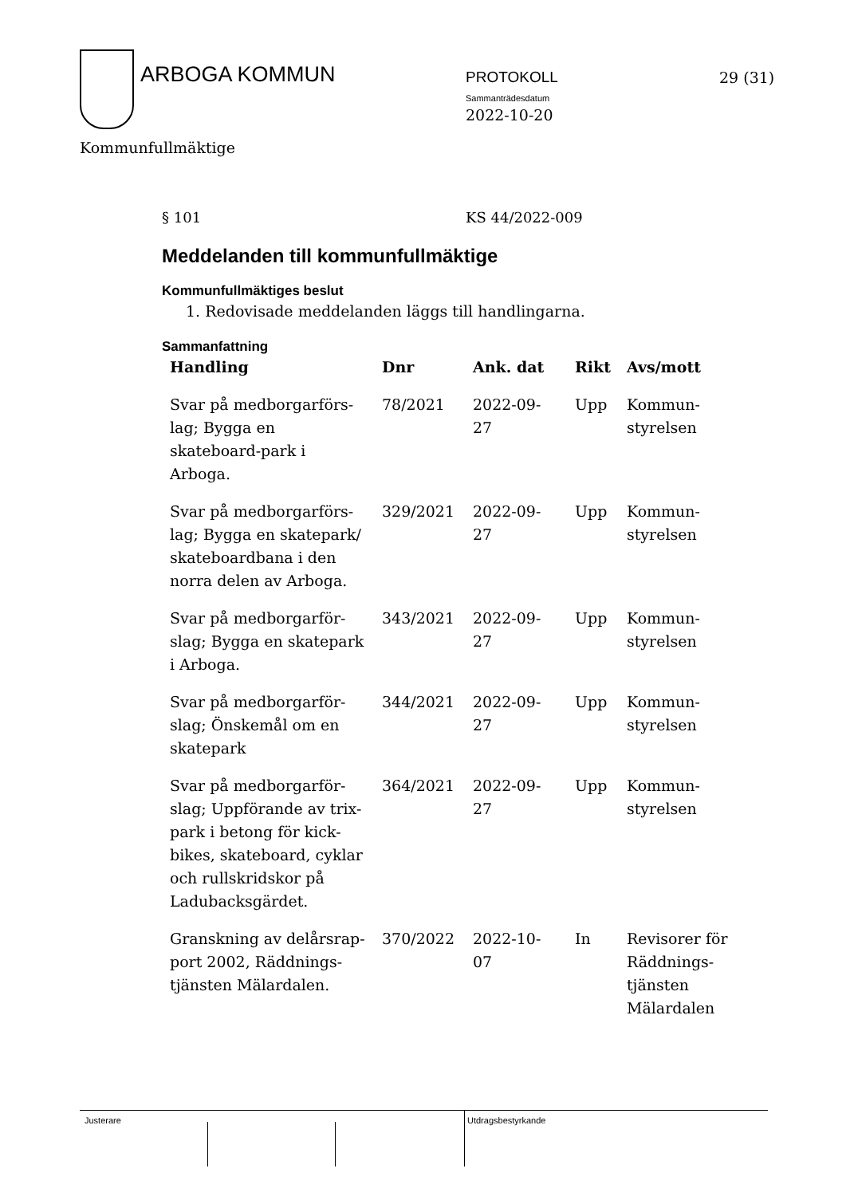ARBOGA KOMMUN PROTOKOLL
Sammanträdesdatum
2022-10-20
29 (31)
Kommunfullmäktige
§ 101 KS 44/2022-009
Meddelanden till kommunfullmäktige
Kommunfullmäktiges beslut
1. Redovisade meddelanden läggs till handlingarna.
Sammanfattning
| Handling | Dnr | Ank. dat | Rikt | Avs/mott |
| --- | --- | --- | --- | --- |
| Svar på medborgarförs-lag; Bygga en skateboard-park i Arboga. | 78/2021 | 2022-09-27 | Upp | Kommun- styrelsen |
| Svar på medborgarförs-lag; Bygga en skatepark/ skateboardbana i den norra delen av Arboga. | 329/2021 | 2022-09-27 | Upp | Kommun- styrelsen |
| Svar på medborgarför-slag; Bygga en skatepark i Arboga. | 343/2021 | 2022-09-27 | Upp | Kommun- styrelsen |
| Svar på medborgarför-slag; Önskemål om en skatepark | 344/2021 | 2022-09-27 | Upp | Kommun- styrelsen |
| Svar på medborgarför-slag; Uppförande av trix-park i betong för kick-bikes, skateboard, cyklar och rullskridskor på Ladubacksgärdet. | 364/2021 | 2022-09-27 | Upp | Kommun- styrelsen |
| Granskning av delårsrap-port 2002, Räddnings-tjänsten Mälardalen. | 370/2022 | 2022-10-07 | In | Revisorer för Räddnings-tjänsten Mälardalen |
Justerare Utdragsbestyrkande